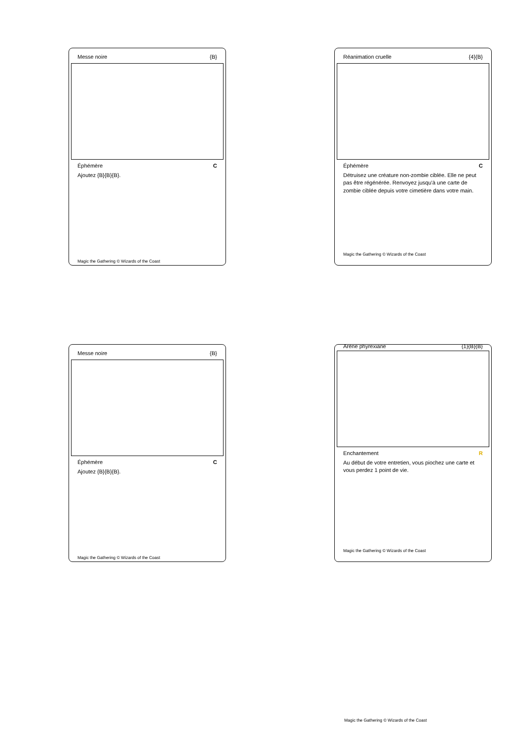Messe noire {B}
Éphémère C
Ajoutez {B}{B}{B}.
Magic the Gathering © Wizards of the Coast
Réanimation cruelle {4}{B}
Éphémère C
Détruisez une créature non-zombie ciblée. Elle ne peut pas être régénérée. Renvoyez jusqu'à une carte de zombie ciblée depuis votre cimetière dans votre main.
Magic the Gathering © Wizards of the Coast
Messe noire {B}
Éphémère C
Ajoutez {B}{B}{B}.
Magic the Gathering © Wizards of the Coast
Arène phyrexiane {1}{B}{B}
Enchantement R
Au début de votre entretien, vous piochez une carte et vous perdez 1 point de vie.
Magic the Gathering © Wizards of the Coast
Magic the Gathering © Wizards of the Coast